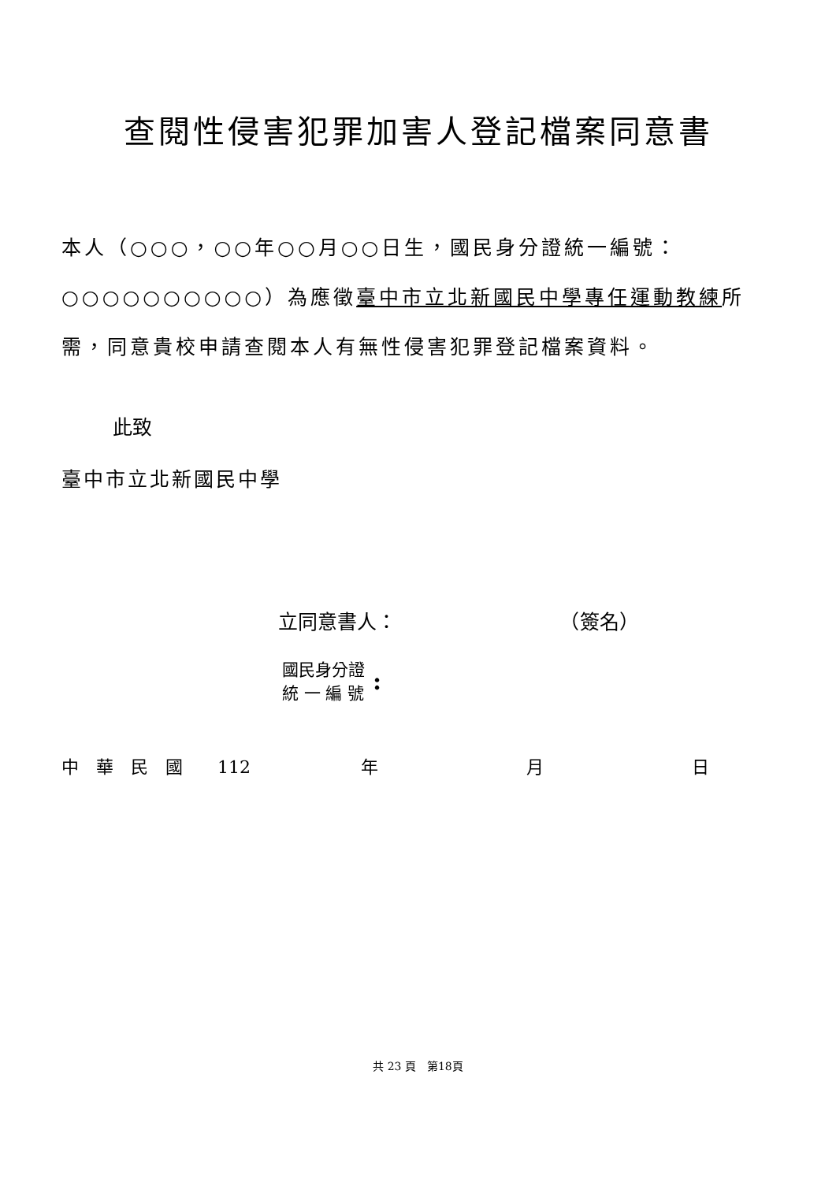查閱性侵害犯罪加害人登記檔案同意書
本人（○○○，○○年○○月○○日生，國民身分證統一編號：○○○○○○○○○○）為應徵臺中市立北新國民中學專任運動教練所需，同意貴校申請查閱本人有無性侵害犯罪登記檔案資料。
此致
臺中市立北新國民中學
立同意書人： （簽名）
國民身分證
統 一 編 號
:
中　華　民　國　　112 年 月 日
共 23 頁　第18頁